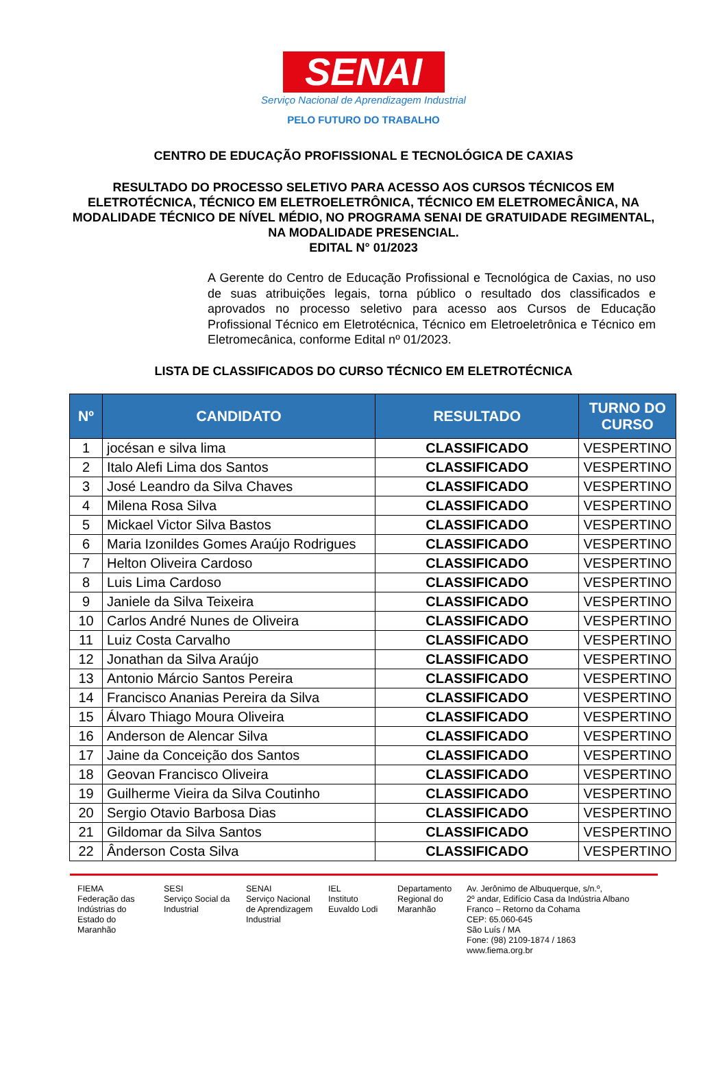SENAI
Serviço Nacional de Aprendizagem Industrial
PELO FUTURO DO TRABALHO
CENTRO DE EDUCAÇÃO PROFISSIONAL E TECNOLÓGICA DE CAXIAS
RESULTADO DO PROCESSO SELETIVO PARA ACESSO AOS CURSOS TÉCNICOS EM ELETROTÉCNICA, TÉCNICO EM ELETROELETRÔNICA, TÉCNICO EM ELETROMECÂNICA, NA MODALIDADE TÉCNICO DE NÍVEL MÉDIO, NO PROGRAMA SENAI DE GRATUIDADE REGIMENTAL, NA MODALIDADE PRESENCIAL.
EDITAL N° 01/2023
A Gerente do Centro de Educação Profissional e Tecnológica de Caxias, no uso de suas atribuições legais, torna público o resultado dos classificados e aprovados no processo seletivo para acesso aos Cursos de Educação Profissional Técnico em Eletrotécnica, Técnico em Eletroeletrônica e Técnico em Eletromecânica, conforme Edital nº 01/2023.
LISTA DE CLASSIFICADOS DO CURSO TÉCNICO EM ELETROTÉCNICA
| Nº | CANDIDATO | RESULTADO | TURNO DO CURSO |
| --- | --- | --- | --- |
| 1 | jocésan e silva lima | CLASSIFICADO | VESPERTINO |
| 2 | Italo Alefi Lima dos Santos | CLASSIFICADO | VESPERTINO |
| 3 | José Leandro da Silva Chaves | CLASSIFICADO | VESPERTINO |
| 4 | Milena Rosa Silva | CLASSIFICADO | VESPERTINO |
| 5 | Mickael Victor Silva Bastos | CLASSIFICADO | VESPERTINO |
| 6 | Maria Izonildes Gomes Araújo Rodrigues | CLASSIFICADO | VESPERTINO |
| 7 | Helton Oliveira Cardoso | CLASSIFICADO | VESPERTINO |
| 8 | Luis Lima Cardoso | CLASSIFICADO | VESPERTINO |
| 9 | Janiele da Silva Teixeira | CLASSIFICADO | VESPERTINO |
| 10 | Carlos André Nunes de Oliveira | CLASSIFICADO | VESPERTINO |
| 11 | Luiz Costa Carvalho | CLASSIFICADO | VESPERTINO |
| 12 | Jonathan da Silva Araújo | CLASSIFICADO | VESPERTINO |
| 13 | Antonio Márcio Santos Pereira | CLASSIFICADO | VESPERTINO |
| 14 | Francisco Ananias Pereira da Silva | CLASSIFICADO | VESPERTINO |
| 15 | Álvaro Thiago Moura Oliveira | CLASSIFICADO | VESPERTINO |
| 16 | Anderson de Alencar Silva | CLASSIFICADO | VESPERTINO |
| 17 | Jaine da Conceição dos Santos | CLASSIFICADO | VESPERTINO |
| 18 | Geovan Francisco Oliveira | CLASSIFICADO | VESPERTINO |
| 19 | Guilherme Vieira da Silva Coutinho | CLASSIFICADO | VESPERTINO |
| 20 | Sergio Otavio Barbosa Dias | CLASSIFICADO | VESPERTINO |
| 21 | Gildomar da Silva Santos | CLASSIFICADO | VESPERTINO |
| 22 | Ânderson Costa Silva | CLASSIFICADO | VESPERTINO |
FIEMA
Federação das Indústrias do Estado do Maranhão
SESI
Serviço Social da Industrial
SENAI
Serviço Nacional de Aprendizagem Industrial
IEL
Instituto Euvaldo Lodi
Departamento Regional do Maranhão
Av. Jerônimo de Albuquerque, s/n.º,
2º andar, Edifício Casa da Indústria Albano Franco – Retorno da Cohama
CEP: 65.060-645
São Luís / MA
Fone: (98) 2109-1874 / 1863
www.fiema.org.br